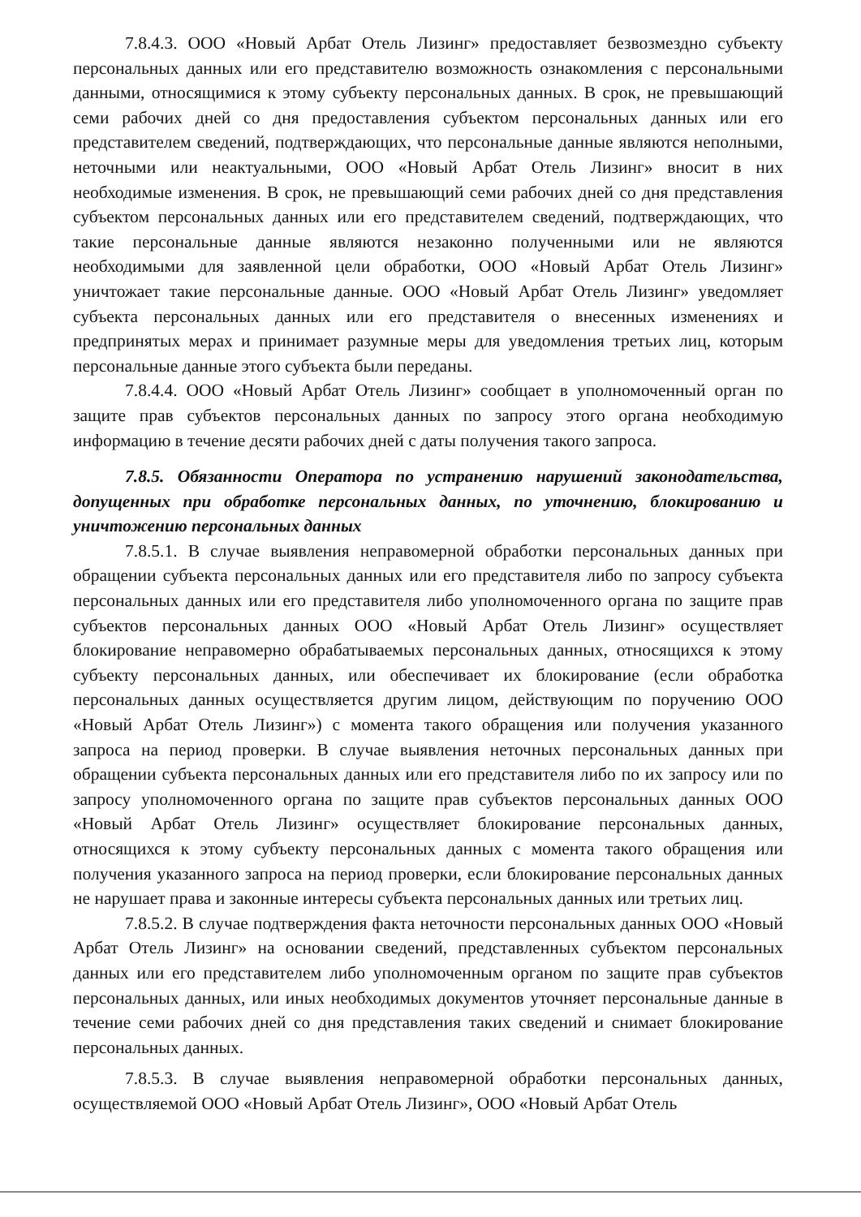7.8.4.3. ООО «Новый Арбат Отель Лизинг» предоставляет безвозмездно субъекту персональных данных или его представителю возможность ознакомления с персональными данными, относящимися к этому субъекту персональных данных. В срок, не превышающий семи рабочих дней со дня предоставления субъектом персональных данных или его представителем сведений, подтверждающих, что персональные данные являются неполными, неточными или неактуальными, ООО «Новый Арбат Отель Лизинг» вносит в них необходимые изменения. В срок, не превышающий семи рабочих дней со дня представления субъектом персональных данных или его представителем сведений, подтверждающих, что такие персональные данные являются незаконно полученными или не являются необходимыми для заявленной цели обработки, ООО «Новый Арбат Отель Лизинг» уничтожает такие персональные данные. ООО «Новый Арбат Отель Лизинг» уведомляет субъекта персональных данных или его представителя о внесенных изменениях и предпринятых мерах и принимает разумные меры для уведомления третьих лиц, которым персональные данные этого субъекта были переданы.
7.8.4.4. ООО «Новый Арбат Отель Лизинг» сообщает в уполномоченный орган по защите прав субъектов персональных данных по запросу этого органа необходимую информацию в течение десяти рабочих дней с даты получения такого запроса.
7.8.5. Обязанности Оператора по устранению нарушений законодательства, допущенных при обработке персональных данных, по уточнению, блокированию и уничтожению персональных данных
7.8.5.1. В случае выявления неправомерной обработки персональных данных при обращении субъекта персональных данных или его представителя либо по запросу субъекта персональных данных или его представителя либо уполномоченного органа по защите прав субъектов персональных данных ООО «Новый Арбат Отель Лизинг» осуществляет блокирование неправомерно обрабатываемых персональных данных, относящихся к этому субъекту персональных данных, или обеспечивает их блокирование (если обработка персональных данных осуществляется другим лицом, действующим по поручению ООО «Новый Арбат Отель Лизинг») с момента такого обращения или получения указанного запроса на период проверки. В случае выявления неточных персональных данных при обращении субъекта персональных данных или его представителя либо по их запросу или по запросу уполномоченного органа по защите прав субъектов персональных данных ООО «Новый Арбат Отель Лизинг» осуществляет блокирование персональных данных, относящихся к этому субъекту персональных данных с момента такого обращения или получения указанного запроса на период проверки, если блокирование персональных данных не нарушает права и законные интересы субъекта персональных данных или третьих лиц.
7.8.5.2. В случае подтверждения факта неточности персональных данных ООО «Новый Арбат Отель Лизинг» на основании сведений, представленных субъектом персональных данных или его представителем либо уполномоченным органом по защите прав субъектов персональных данных, или иных необходимых документов уточняет персональные данные в течение семи рабочих дней со дня представления таких сведений и снимает блокирование персональных данных.
7.8.5.3. В случае выявления неправомерной обработки персональных данных, осуществляемой ООО «Новый Арбат Отель Лизинг», ООО «Новый Арбат Отель